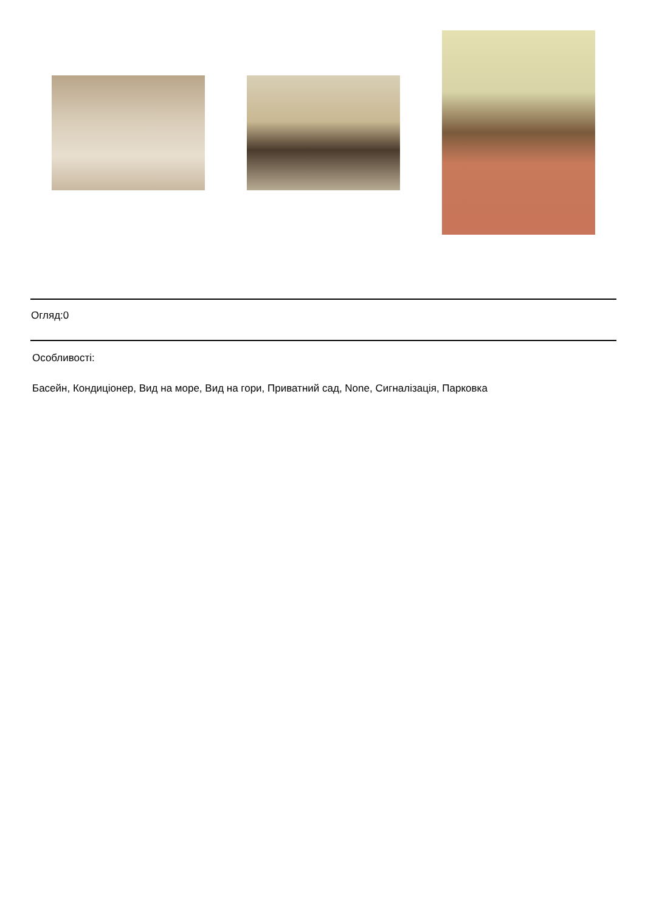Огляд:0
Особливості:
Басейн, Кондиціонер, Вид на море, Вид на гори, Приватний сад, None, Сигналізація, Парковка